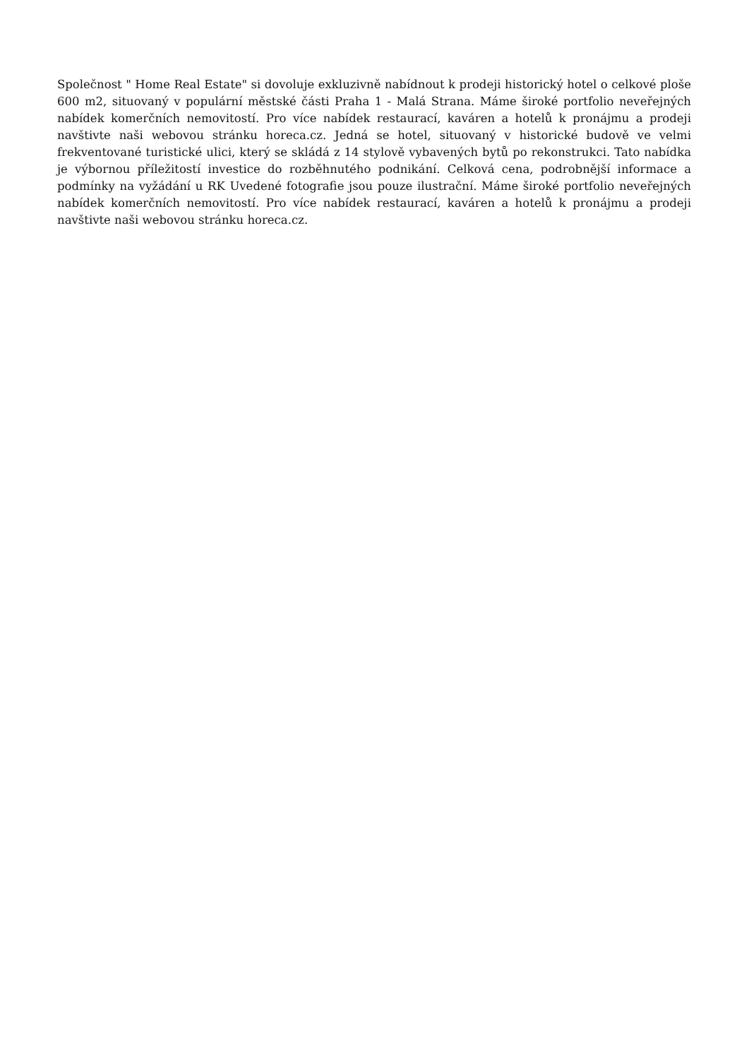Společnost " Home Real Estate" si dovoluje exkluzivně nabídnout k prodeji historický hotel o celkové ploše 600 m2, situovaný v populární městské části Praha 1 - Malá Strana. Máme široké portfolio neveřejných nabídek komerčních nemovitostí. Pro více nabídek restaurací, kaváren a hotelů k pronájmu a prodeji navštivte naši webovou stránku horeca.cz. Jedná se hotel, situovaný v historické budově ve velmi frekventované turistické ulici, který se skládá z 14 stylově vybavených bytů po rekonstrukci. Tato nabídka je výbornou příležitostí investice do rozběhnutého podnikání. Celková cena, podrobnější informace a podmínky na vyžádání u RK Uvedené fotografie jsou pouze ilustrační. Máme široké portfolio neveřejných nabídek komerčních nemovitostí. Pro více nabídek restaurací, kaváren a hotelů k pronájmu a prodeji navštivte naši webovou stránku horeca.cz.